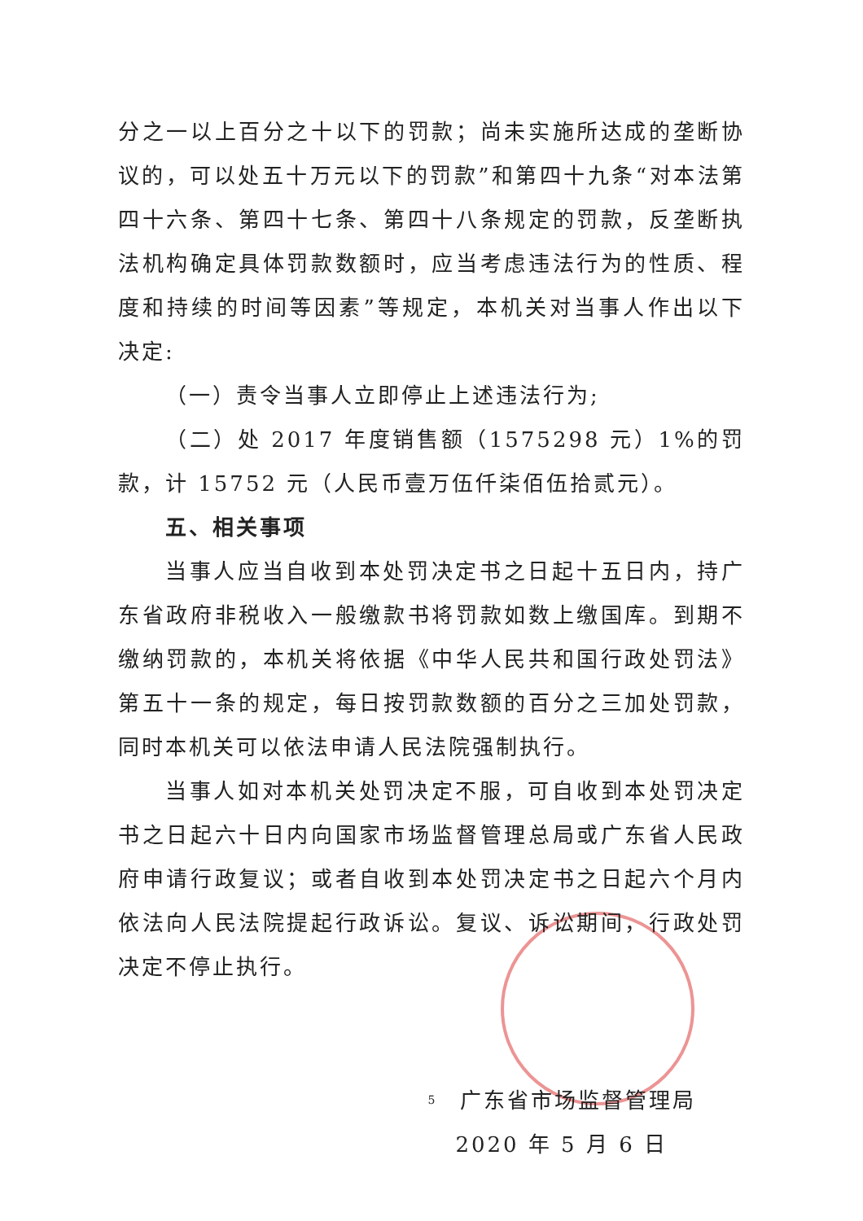分之一以上百分之十以下的罚款；尚未实施所达成的垄断协议的，可以处五十万元以下的罚款”和第四十九条“对本法第四十六条、第四十七条、第四十八条规定的罚款，反垄断执法机构确定具体罚款数额时，应当考虑违法行为的性质、程度和持续的时间等因素”等规定，本机关对当事人作出以下决定:
（一）责令当事人立即停止上述违法行为;
（二）处 2017 年度销售额（1575298 元）1%的罚款，计 15752 元（人民币壹万伍仟柒佰伍拾贰元）。
五、相关事项
当事人应当自收到本处罚决定书之日起十五日内，持广东省政府非税收入一般缴款书将罚款如数上缴国库。到期不缴纳罚款的，本机关将依据《中华人民共和国行政处罚法》第五十一条的规定，每日按罚款数额的百分之三加处罚款，同时本机关可以依法申请人民法院强制执行。
当事人如对本机关处罚决定不服，可自收到本处罚决定书之日起六十日内向国家市场监督管理总局或广东省人民政府申请行政复议；或者自收到本处罚决定书之日起六个月内依法向人民法院提起行政诉讼。复议、诉讼期间，行政处罚决定不停止执行。
广东省市场监督管理局
2020 年 5 月 6 日
5